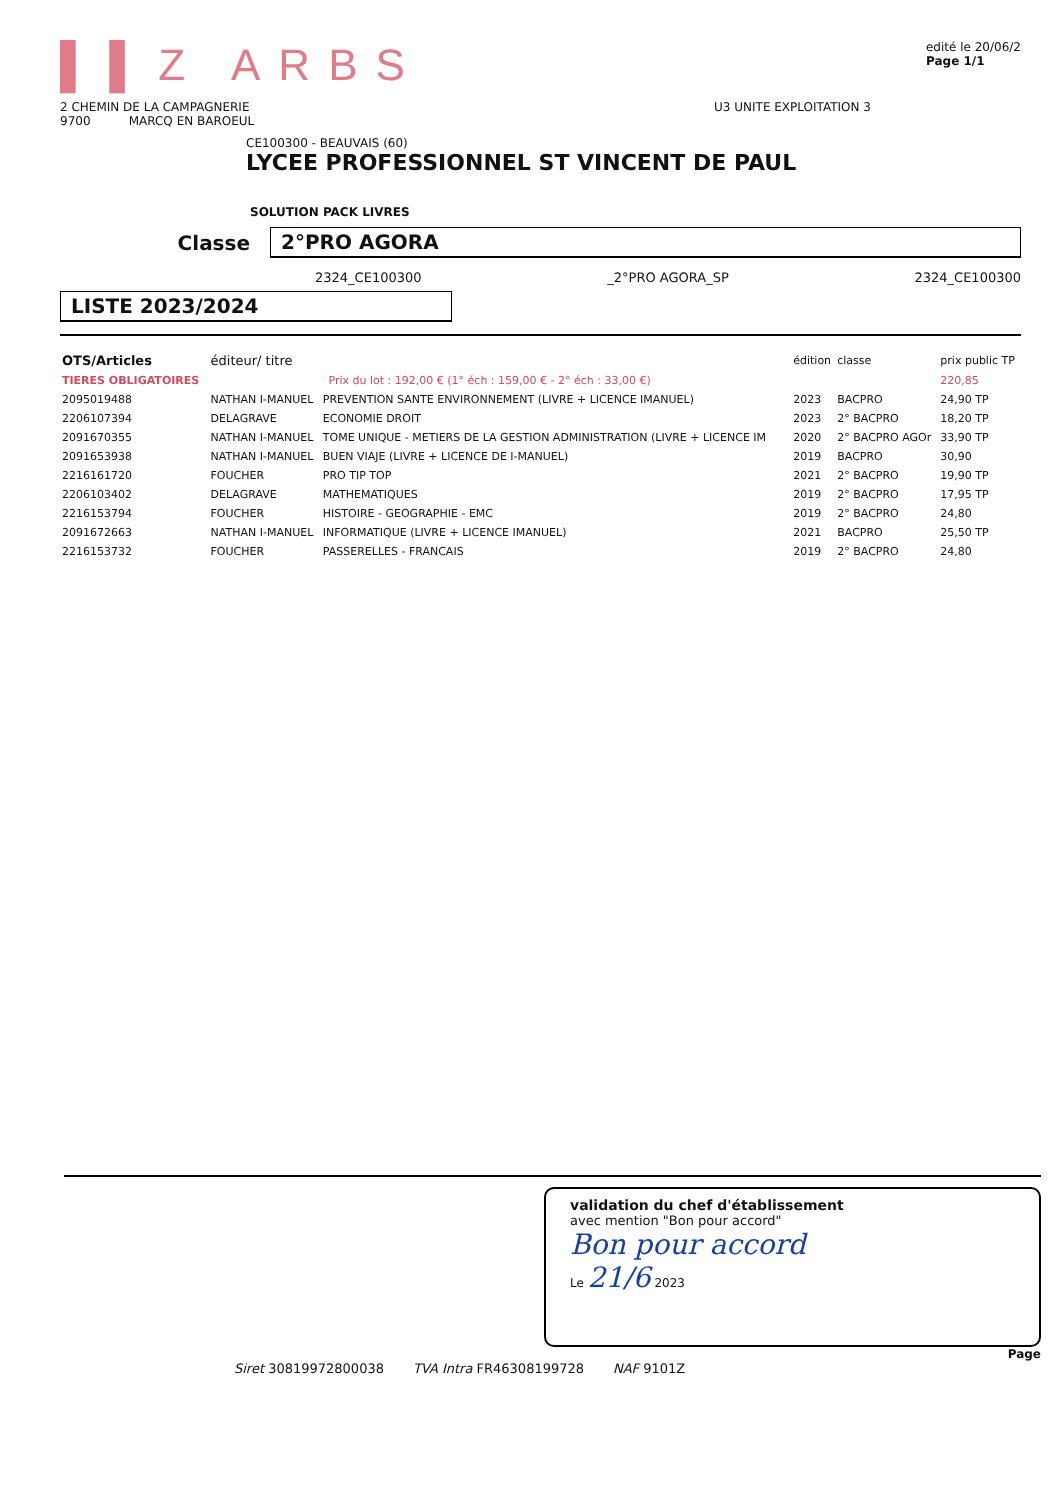▌▌Z ARBS
edité le 20/06/2
Page 1/1
2 CHEMIN DE LA CAMPAGNERIE
9700 MARCQ EN BAROEUL
U3 UNITE EXPLOITATION 3
CE100300 - BEAUVAIS (60)
LYCEE PROFESSIONNEL ST VINCENT DE PAUL
SOLUTION PACK LIVRES
Classe 2°PRO AGORA
2324_CE100300 _2°PRO AGORA_SP 2324_CE100300
LISTE 2023/2024
| OTS/Articles | éditeur/ titre | | édition | classe | prix public TP |
| --- | --- | --- | --- | --- | --- |
| TIERES OBLIGATOIRES | Prix du lot : 192,00 € (1° éch : 159,00 € - 2° éch : 33,00 €) | | | | 220,85 |
| 2095019488 | NATHAN I-MANUEL | PREVENTION SANTE ENVIRONNEMENT (LIVRE + LICENCE IMANUEL) | 2023 | BACPRO | 24,90 TP |
| 2206107394 | DELAGRAVE | ECONOMIE DROIT | 2023 | 2° BACPRO | 18,20 TP |
| 2091670355 | NATHAN I-MANUEL | TOME UNIQUE - METIERS DE LA GESTION ADMINISTRATION (LIVRE + LICENCE IM | 2020 | 2° BACPRO AGOr | 33,90 TP |
| 2091653938 | NATHAN I-MANUEL | BUEN VIAJE (LIVRE + LICENCE DE I-MANUEL) | 2019 | BACPRO | 30,90 |
| 2216161720 | FOUCHER | PRO TIP TOP | 2021 | 2° BACPRO | 19,90 TP |
| 2206103402 | DELAGRAVE | MATHEMATIQUES | 2019 | 2° BACPRO | 17,95 TP |
| 2216153794 | FOUCHER | HISTOIRE - GEOGRAPHIE - EMC | 2019 | 2° BACPRO | 24,80 |
| 2091672663 | NATHAN I-MANUEL | INFORMATIQUE (LIVRE + LICENCE IMANUEL) | 2021 | BACPRO | 25,50 TP |
| 2216153732 | FOUCHER | PASSERELLES - FRANCAIS | 2019 | 2° BACPRO | 24,80 |
validation du chef d'établissement
avec mention "Bon pour accord"
Bon pour accord
Le 21/6 2023
Page
Siret 30819972800038 TVA Intra FR46308199728 NAF 9101Z